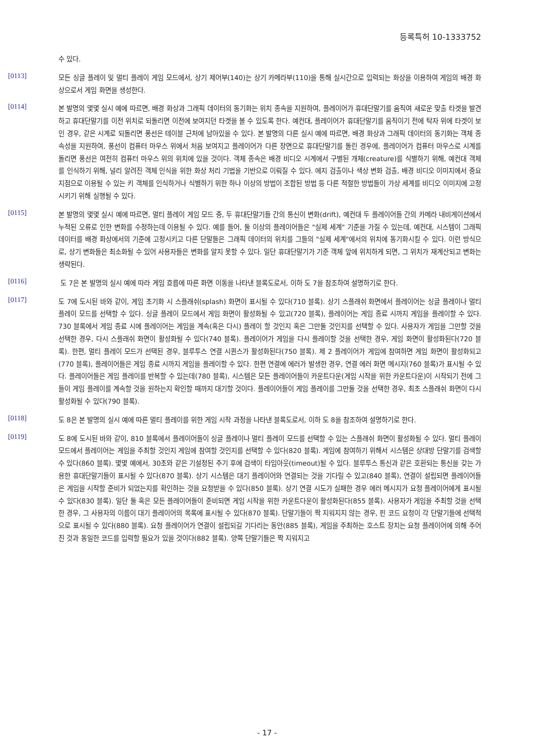등록특허 10-1333752
수 있다.
[0113]
모든 싱글 플레이 및 멀티 플레이 게임 모드에서, 상기 제어부(140)는 상기 카메라부(110)을 통해 실시간으로 입력되는 화상을 이용하여 게임의 배경 화상으로서 게임 화면을 생성한다.
[0114]
본 발명의 몇몇 실시 예에 따르면, 배경 화상과 그래픽 데이터의 동기화는 위치 종속을 지원하여, 플레이어가 휴대단말기를 움직여 새로운 맞출 타겟을 발견하고 휴대단말기를 이전 위치로 되돌리면 이전에 보여지던 타겟을 볼 수 있도록 한다. 예컨대, 플레이어가 휴대단말기를 움직이기 전에 탁자 위에 타겟이 보인 경우, 같은 시계로 되돌리면 풍선은 테이블 근처에 남아있을 수 있다. 본 발명의 다른 실시 예에 따르면, 배경 화상과 그래픽 데이터의 동기화는 객체 종속성을 지원하여, 풍선이 컴퓨터 마우스 위에서 처음 보여지고 플레이어가 다른 장면으로 휴대단말기를 돌린 경우에, 플레이어가 컴퓨터 마우스로 시계를 돌리면 풍선은 여전히 컴퓨터 마우스 위의 위치에 있을 것이다. 객체 종속은 배경 비디오 시계에서 구별된 개체(creature)를 식별하기 위해, 예컨대 객체를 인식하기 위해, 널리 알려진 객체 인식을 위한 화상 처리 기법을 기반으로 이뤄질 수 있다. 에지 검출이나 색상 변화 검출, 배경 비디오 이미지에서 중요 지점으로 이용될 수 있는 키 객체를 인식하거나 식별하기 위한 하나 이상의 방법이 조합된 방법 등 다른 적절한 방법들이 가상 세계를 비디오 이미지에 고정시키기 위해 실행될 수 있다.
[0115]
본 발명의 몇몇 실시 예에 따르면, 멀티 플레이 게임 모드 중, 두 휴대단말기들 간의 통신이 변화(drift), 예컨대 두 플레이어들 간의 카메라 내비게이션에서 누적된 오류로 인한 변화를 수정하는데 이용될 수 있다. 예를 들어, 둘 이상의 플레이어들은 "실제 세계" 기준을 가질 수 있는데, 예컨대, 시스템이 그래픽 데이터를 배경 화상에서의 기준에 고정시키고 다른 단말들은 그래픽 데이터의 위치를 그들의 "실제 세계"에서의 위치에 동기화시킬 수 있다. 이런 방식으로, 상기 변화들은 최소화될 수 있어 사용자들은 변화를 알지 못할 수 있다. 일단 휴대단말기가 기준 객체 앞에 위치하게 되면, 그 위치가 재계산되고 변화는 생략된다.
[0116]
도 7은 본 발명의 실시 예에 따라 게임 흐름에 따른 화면 이동을 나타낸 블록도로서, 이하 도 7을 참조하여 설명하기로 한다.
[0117]
도 7에 도시된 바와 같이, 게임 초기화 시 스플래쉬(splash) 화면이 표시될 수 있다(710 블록). 상기 스플래쉬 화면에서 플레이어는 싱글 플레이나 멀티 플레이 모드를 선택할 수 있다. 싱글 플레이 모드에서 게임 화면이 활성화될 수 있고(720 블록), 플레이어는 게임 종료 시까지 게임을 플레이할 수 있다. 730 블록에서 게임 종료 시에 플레이어는 게임을 계속(혹은 다시) 플레이 할 것인지 혹은 그만둘 것인지를 선택할 수 있다. 사용자가 게임을 그만할 것을 선택한 경우, 다시 스플래쉬 화면이 활성화될 수 있다(740 블록). 플레이어가 게임을 다시 플레이할 것을 선택한 경우, 게임 화면이 활성화된다(720 블록). 한편, 멀티 플레이 모드가 선택된 경우, 블루투스 연결 시퀀스가 활성화된다(750 블록). 제 2 플레이어가 게임에 참여하면 게임 화면이 활성화되고(770 블록), 플레이어들은 게임 종료 시까지 게임을 플레이할 수 있다. 한편 연결에 에러가 발생한 경우, 연결 에러 화면 메시지(760 블록)가 표시될 수 있다. 플레이어들은 게임 플레이를 반복할 수 있는데(780 블록), 시스템은 모든 플레이어들이 카운트다운(게임 시작을 위한 카운트다운)이 시작되기 전에 그들이 게임 플레이를 계속할 것을 원하는지 확인할 때까지 대기할 것이다. 플레이어들이 게임 플레이를 그만둘 것을 선택한 경우, 최초 스플래쉬 화면이 다시 활성화될 수 있다(790 블록).
[0118]
도 8은 본 발명의 실시 예에 따른 멀티 플레이를 위한 게임 시작 과정을 나타낸 블록도로서, 이하 도 8을 참조하여 설명하기로 한다.
[0119]
도 8에 도시된 바와 같이, 810 블록에서 플레이어들이 싱글 플레이나 멀티 플레이 모드를 선택할 수 있는 스플래쉬 화면이 활성화될 수 있다. 멀티 플레이 모드에서 플레이어는 게임을 주최할 것인지 게임에 참여할 것인지를 선택할 수 있다(820 블록). 게임에 참여하기 위해서 시스템은 상대방 단말기를 검색할 수 있다(860 블록). 몇몇 예에서, 30초와 같은 기설정된 주기 후에 검색이 타임아웃(timeout)될 수 있다. 블루투스 통신과 같은 호환되는 통신을 갖는 가용한 휴대단말기들이 표시될 수 있다(870 블록). 상기 시스템은 대기 플레이어와 연결되는 것을 기다릴 수 있고(840 블록), 연결이 설립되면 플레이어들은 게임을 시작할 준비가 되었는지를 확인하는 것을 요청받을 수 있다(850 블록). 상기 연결 시도가 실패한 경우 에러 메시지가 요청 플레이어에게 표시될 수 있다(830 블록). 일단 둘 혹은 모든 플레이어들이 준비되면 게임 시작을 위한 카운트다운이 활성화된다(855 블록). 사용자가 게임을 주최할 것을 선택한 경우, 그 사용자의 이름이 대기 플레이어의 목록에 표시될 수 있다(870 블록). 단말기들이 짝 지워지지 않는 경우, 핀 코드 요청이 각 단말기들에 선택적으로 표시될 수 있다(880 블록). 요청 플레이어가 연결이 설립되길 기다리는 동안(885 블록), 게임을 주최하는 호스트 장치는 요청 플레이어에 의해 주어진 것과 동일한 코드를 입력할 필요가 있을 것이다(882 블록). 양쪽 단말기들은 짝 지워지고
- 17 -